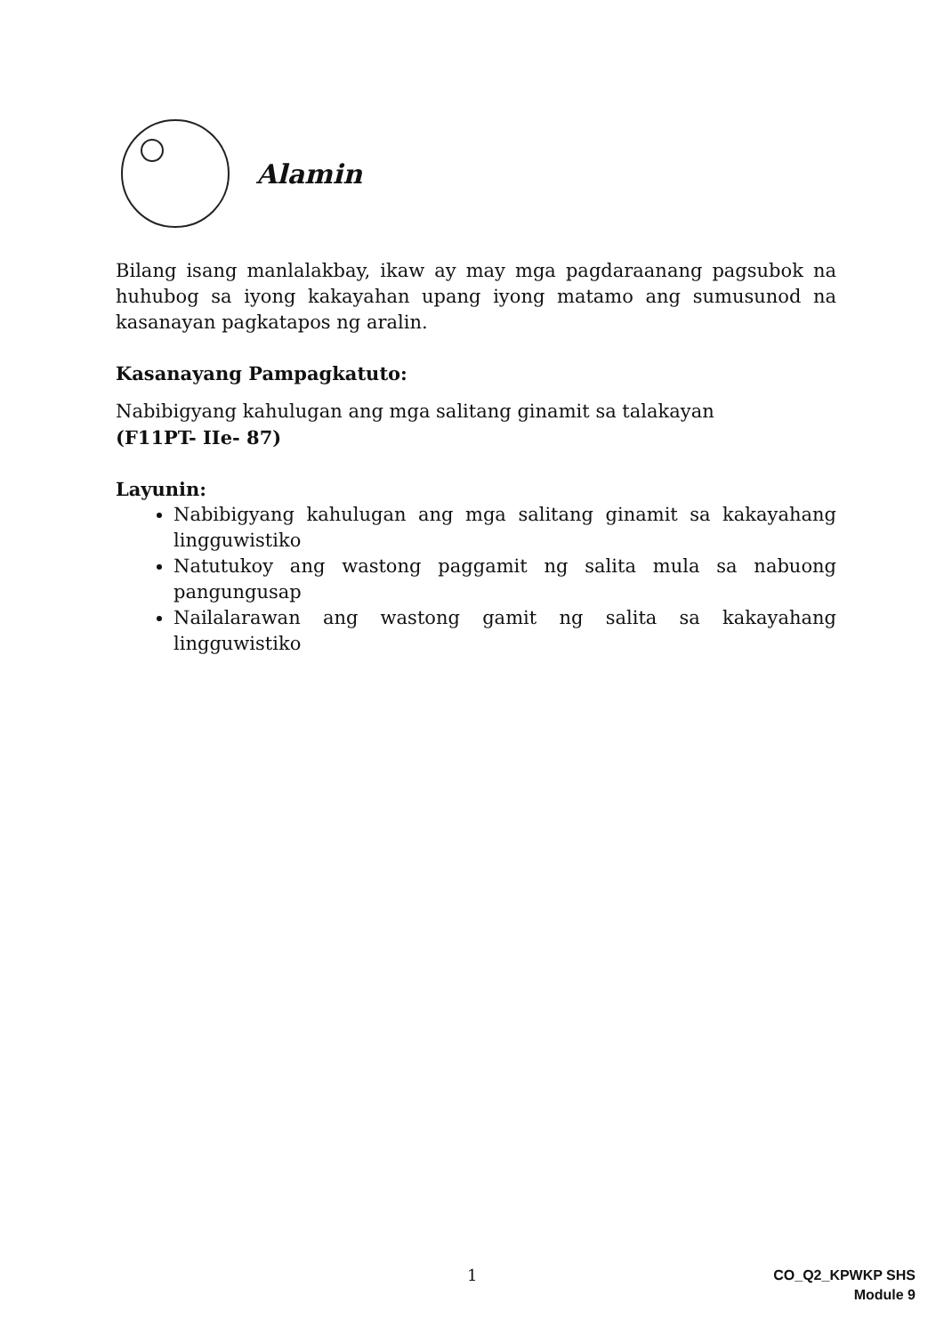Alamin
Bilang isang manlalakbay, ikaw ay may mga pagdaraanang pagsubok na huhubog sa iyong kakayahan upang iyong matamo ang sumusunod na kasanayan pagkatapos ng aralin.
Kasanayang Pampagkatuto:
Nabibigyang kahulugan ang mga salitang ginamit sa talakayan
(F11PT- IIe- 87)
Layunin:
Nabibigyang kahulugan ang mga salitang ginamit sa kakayahang lingguwistiko
Natutukoy ang wastong paggamit ng salita mula sa nabuong pangungusap
Nailalarawan ang wastong gamit ng salita sa kakayahang lingguwistiko
1
CO_Q2_KPWKP SHS
Module 9